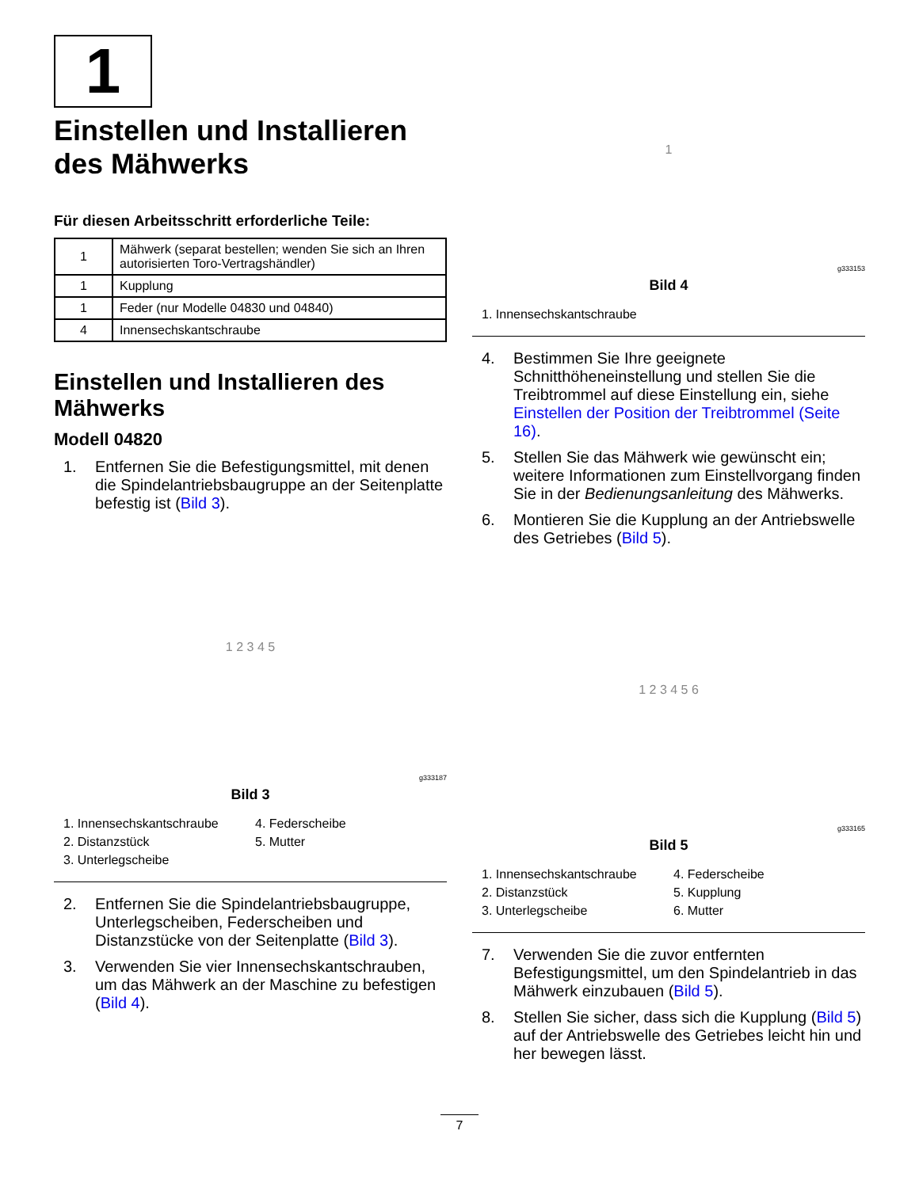1
Einstellen und Installieren des Mähwerks
Für diesen Arbeitsschritt erforderliche Teile:
| 1 | Mähwerk (separat bestellen; wenden Sie sich an Ihren autorisierten Toro-Vertragshändler) |
| 1 | Kupplung |
| 1 | Feder (nur Modelle 04830 und 04840) |
| 4 | Innensechskantschraube |
Einstellen und Installieren des Mähwerks
Modell 04820
1. Entfernen Sie die Befestigungsmittel, mit denen die Spindelantriebsbaugruppe an der Seitenplatte befestig ist (Bild 3).
1 2 3 4 5
g333187
Bild 3
1. Innensechskantschraube
4. Federscheibe
2. Distanzstück
5. Mutter
3. Unterlegscheibe
2. Entfernen Sie die Spindelantriebsbaugruppe, Unterlegscheiben, Federscheiben und Distanzstücke von der Seitenplatte (Bild 3).
3. Verwenden Sie vier Innensechskantschrauben, um das Mähwerk an der Maschine zu befestigen (Bild 4).
1
g333153
Bild 4
1. Innensechskantschraube
4. Bestimmen Sie Ihre geeignete Schnitthöheneinstellung und stellen Sie die Treibtrommel auf diese Einstellung ein, siehe Einstellen der Position der Treibtrommel (Seite 16).
5. Stellen Sie das Mähwerk wie gewünscht ein; weitere Informationen zum Einstellvorgang finden Sie in der Bedienungsanleitung des Mähwerks.
6. Montieren Sie die Kupplung an der Antriebswelle des Getriebes (Bild 5).
1 2 3 4 5 6
g333165
Bild 5
1. Innensechskantschraube
4. Federscheibe
2. Distanzstück
5. Kupplung
3. Unterlegscheibe
6. Mutter
7. Verwenden Sie die zuvor entfernten Befestigungsmittel, um den Spindelantrieb in das Mähwerk einzubauen (Bild 5).
8. Stellen Sie sicher, dass sich die Kupplung (Bild 5) auf der Antriebswelle des Getriebes leicht hin und her bewegen lässt.
7